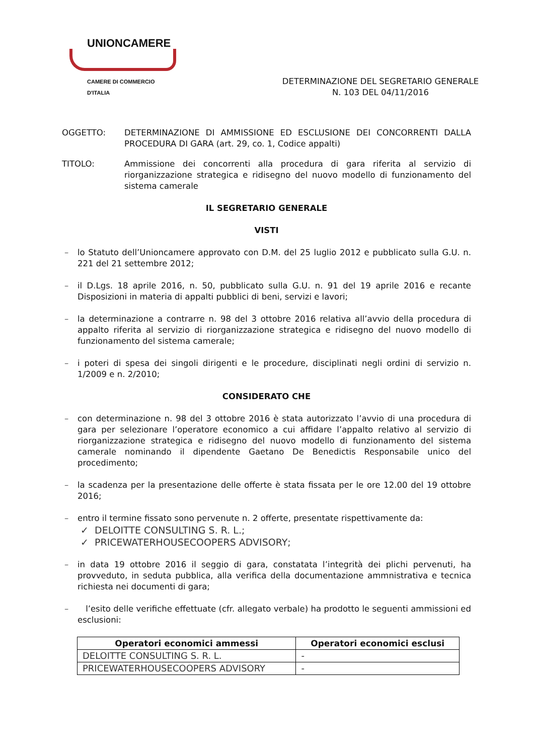UNIONCAMERE
CAMERE DI COMMERCIO D'ITALIA
DETERMINAZIONE DEL SEGRETARIO GENERALE
N. 103 DEL 04/11/2016
OGGETTO: DETERMINAZIONE DI AMMISSIONE ED ESCLUSIONE DEI CONCORRENTI DALLA PROCEDURA DI GARA (art. 29, co. 1, Codice appalti)
TITOLO: Ammissione dei concorrenti alla procedura di gara riferita al servizio di riorganizzazione strategica e ridisegno del nuovo modello di funzionamento del sistema camerale
IL SEGRETARIO GENERALE
VISTI
– lo Statuto dell’Unioncamere approvato con D.M. del 25 luglio 2012 e pubblicato sulla G.U. n. 221 del 21 settembre 2012;
– il D.Lgs. 18 aprile 2016, n. 50, pubblicato sulla G.U. n. 91 del 19 aprile 2016 e recante Disposizioni in materia di appalti pubblici di beni, servizi e lavori;
– la determinazione a contrarre n. 98 del 3 ottobre 2016 relativa all’avvio della procedura di appalto riferita al servizio di riorganizzazione strategica e ridisegno del nuovo modello di funzionamento del sistema camerale;
– i poteri di spesa dei singoli dirigenti e le procedure, disciplinati negli ordini di servizio n. 1/2009 e n. 2/2010;
CONSIDERATO CHE
– con determinazione n. 98 del 3 ottobre 2016 è stata autorizzato l’avvio di una procedura di gara per selezionare l’operatore economico a cui affidare l’appalto relativo al servizio di riorganizzazione strategica e ridisegno del nuovo modello di funzionamento del sistema camerale nominando il dipendente Gaetano De Benedictis Responsabile unico del procedimento;
– la scadenza per la presentazione delle offerte è stata fissata per le ore 12.00 del 19 ottobre 2016;
– entro il termine fissato sono pervenute n. 2 offerte, presentate rispettivamente da:
✓ DELOITTE CONSULTING S. R. L.;
✓ PRICEWATERHOUSECOOPERS ADVISORY;
– in data 19 ottobre 2016 il seggio di gara, constatata l’integrità dei plichi pervenuti, ha provveduto, in seduta pubblica, alla verifica della documentazione ammnistrativa e tecnica richiesta nei documenti di gara;
– l’esito delle verifiche effettuate (cfr. allegato verbale) ha prodotto le seguenti ammissioni ed esclusioni:
| Operatori economici ammessi | Operatori economici esclusi |
| --- | --- |
| DELOITTE CONSULTING S. R. L. | - |
| PRICEWATERHOUSECOOPERS ADVISORY | - |